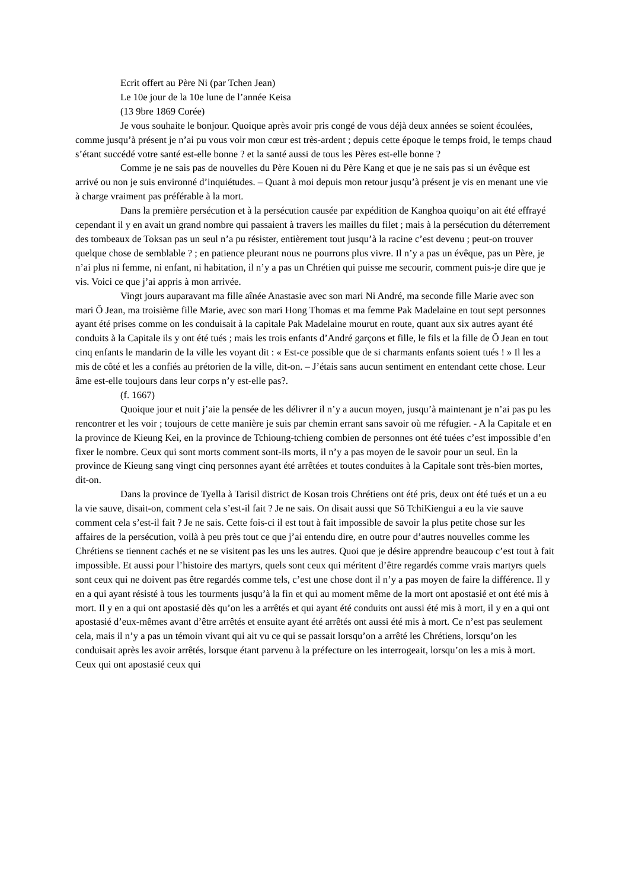Ecrit offert au Père Ni (par Tchen Jean)
Le 10e jour de la 10e lune de l’année Keisa
(13 9bre 1869 Corée)
Je vous souhaite le bonjour. Quoique après avoir pris congé de vous déjà deux années se soient écoulées, comme jusqu’à présent je n’ai pu vous voir mon cœur est très-ardent ; depuis cette époque le temps froid, le temps chaud s’étant succédé votre santé est-elle bonne ? et la santé aussi de tous les Pères est-elle bonne ?
Comme je ne sais pas de nouvelles du Père Kouen ni du Père Kang et que je ne sais pas si un évêque est arrivé ou non je suis environné d’inquiétudes. – Quant à moi depuis mon retour jusqu’à présent je vis en menant une vie à charge vraiment pas préférable à la mort.
Dans la première persécution et à la persécution causée par expédition de Kanghoa quoiqu’on ait été effrayé cependant il y en avait un grand nombre qui passaient à travers les mailles du filet ; mais à la persécution du déterrement des tombeaux de Toksan pas un seul n’a pu résister, entièrement tout jusqu’à la racine c’est devenu ; peut-on trouver quelque chose de semblable ? ; en patience pleurant nous ne pourrons plus vivre. Il n’y a pas un évêque, pas un Père, je n’ai plus ni femme, ni enfant, ni habitation, il n’y a pas un Chrétien qui puisse me secourir, comment puis-je dire que je vis. Voici ce que j’ai appris à mon arrivée.
Vingt jours auparavant ma fille aînée Anastasie avec son mari Ni André, ma seconde fille Marie avec son mari Ŏ Jean, ma troisième fille Marie, avec son mari Hong Thomas et ma femme Pak Madelaine en tout sept personnes ayant été prises comme on les conduisait à la capitale Pak Madelaine mourut en route, quant aux six autres ayant été conduits à la Capitale ils y ont été tués ; mais les trois enfants d’André garçons et fille, le fils et la fille de Ŏ Jean en tout cinq enfants le mandarin de la ville les voyant dit : « Est-ce possible que de si charmants enfants soient tués ! » Il les a mis de côté et les a confiés au prétorien de la ville, dit-on. – J’étais sans aucun sentiment en entendant cette chose. Leur âme est-elle toujours dans leur corps n’y est-elle pas?.
(f. 1667)
Quoique jour et nuit j’aie la pensée de les délivrer il n’y a aucun moyen, jusqu’à maintenant je n’ai pas pu les rencontrer et les voir ; toujours de cette manière je suis par chemin errant sans savoir où me réfugier. - A la Capitale et en la province de Kieung Kei, en la province de Tchioung-tchieng combien de personnes ont été tuées c’est impossible d’en fixer le nombre. Ceux qui sont morts comment sont-ils morts, il n’y a pas moyen de le savoir pour un seul. En la province de Kieung sang vingt cinq personnes ayant été arrêtées et toutes conduites à la Capitale sont très-bien mortes, dit-on.
Dans la province de Tyella à Tarisil district de Kosan trois Chrétiens ont été pris, deux ont été tués et un a eu la vie sauve, disait-on, comment cela s’est-il fait ? Je ne sais. On disait aussi que Sŏ TchiKiengui a eu la vie sauve comment cela s’est-il fait ? Je ne sais. Cette fois-ci il est tout à fait impossible de savoir la plus petite chose sur les affaires de la persécution, voilà à peu près tout ce que j’ai entendu dire, en outre pour d’autres nouvelles comme les Chrétiens se tiennent cachés et ne se visitent pas les uns les autres. Quoi que je désire apprendre beaucoup c’est tout à fait impossible. Et aussi pour l’histoire des martyrs, quels sont ceux qui méritent d’être regardés comme vrais martyrs quels sont ceux qui ne doivent pas être regardés comme tels, c’est une chose dont il n’y a pas moyen de faire la différence. Il y en a qui ayant résisté à tous les tourments jusqu’à la fin et qui au moment même de la mort ont apostasié et ont été mis à mort. Il y en a qui ont apostasié dès qu’on les a arrêtés et qui ayant été conduits ont aussi été mis à mort, il y en a qui ont apostasié d’eux-mêmes avant d’être arrêtés et ensuite ayant été arrêtés ont aussi été mis à mort. Ce n’est pas seulement cela, mais il n’y a pas un témoin vivant qui ait vu ce qui se passait lorsqu’on a arrêté les Chrétiens, lorsqu’on les conduisait après les avoir arrêtés, lorsque étant parvenu à la préfecture on les interrogeait, lorsqu’on les a mis à mort. Ceux qui ont apostasié ceux qui